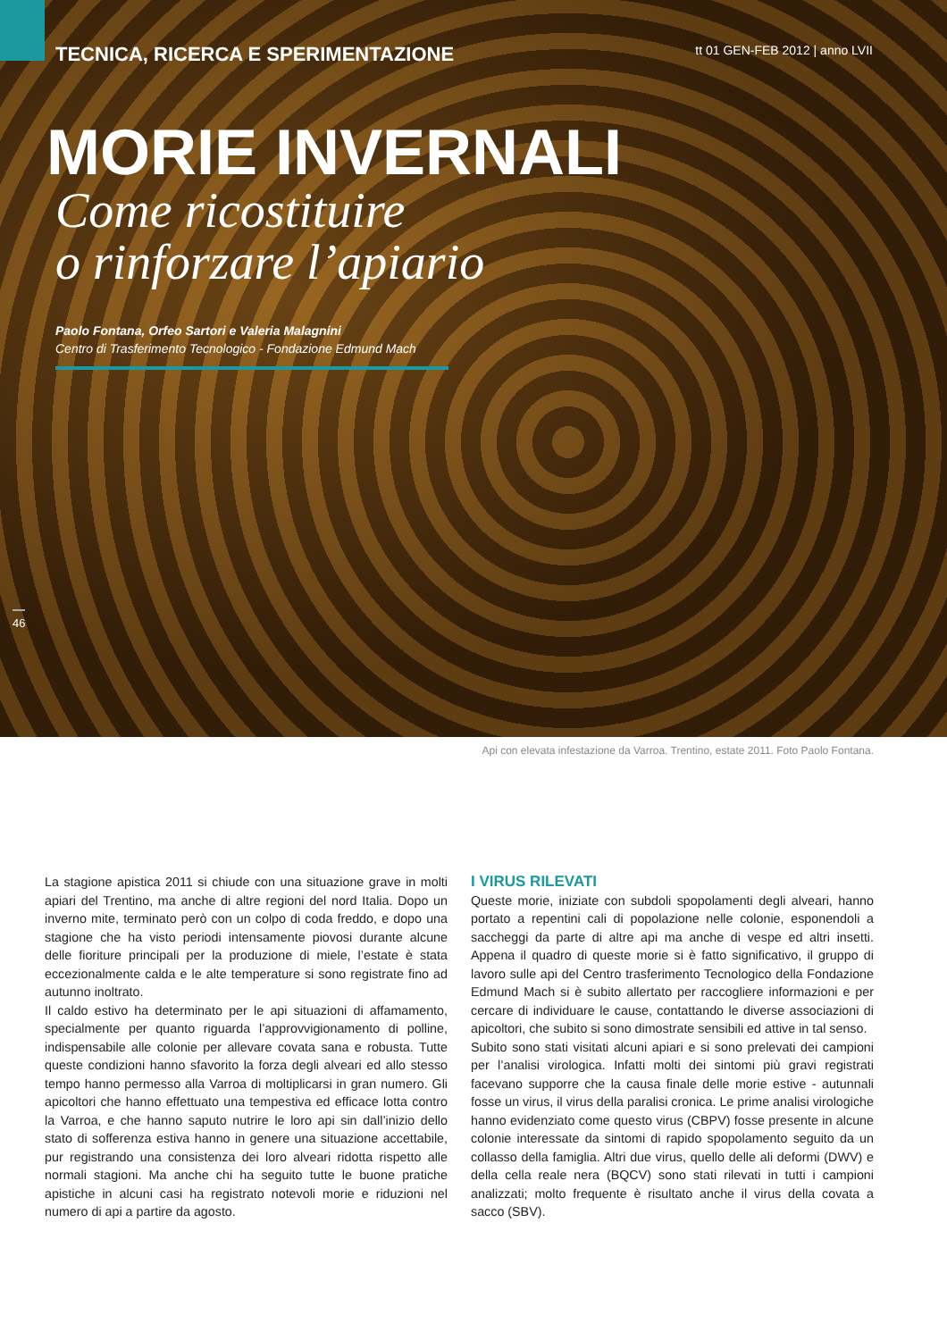TECNICA, RICERCA E SPERIMENTAZIONE tt 01 GEN-FEB 2012 | anno LVII
MORIE INVERNALI
Come ricostituire
o rinforzare l’apiario
Paolo Fontana, Orfeo Sartori e Valeria Malagnini
Centro di Trasferimento Tecnologico - Fondazione Edmund Mach
46
Api con elevata infestazione da Varroa. Trentino, estate 2011. Foto Paolo Fontana.
La stagione apistica 2011 si chiude con una situazione grave in molti apiari del Trentino, ma anche di altre regioni del nord Italia. Dopo un inverno mite, terminato però con un colpo di coda freddo, e dopo una stagione che ha visto periodi intensamente piovosi durante alcune delle fioriture principali per la produzione di miele, l’estate è stata eccezionalmente calda e le alte temperature si sono registrate fino ad autunno inoltrato.
Il caldo estivo ha determinato per le api situazioni di affamamento, specialmente per quanto riguarda l’approvvigionamento di polline, indispensabile alle colonie per allevare covata sana e robusta. Tutte queste condizioni hanno sfavorito la forza degli alveari ed allo stesso tempo hanno permesso alla Varroa di moltiplicarsi in gran numero. Gli apicoltori che hanno effettuato una tempestiva ed efficace lotta contro la Varroa, e che hanno saputo nutrire le loro api sin dall’inizio dello stato di sofferenza estiva hanno in genere una situazione accettabile, pur registrando una consistenza dei loro alveari ridotta rispetto alle normali stagioni. Ma anche chi ha seguito tutte le buone pratiche apistiche in alcuni casi ha registrato notevoli morie e riduzioni nel numero di api a partire da agosto.
I VIRUS RILEVATI
Queste morie, iniziate con subdoli spopolamenti degli alveari, hanno portato a repentini cali di popolazione nelle colonie, esponendoli a saccheggi da parte di altre api ma anche di vespe ed altri insetti. Appena il quadro di queste morie si è fatto significativo, il gruppo di lavoro sulle api del Centro trasferimento Tecnologico della Fondazione Edmund Mach si è subito allertato per raccogliere informazioni e per cercare di individuare le cause, contattando le diverse associazioni di apicoltori, che subito si sono dimostrate sensibili ed attive in tal senso.
Subito sono stati visitati alcuni apiari e si sono prelevati dei campioni per l’analisi virologica. Infatti molti dei sintomi più gravi registrati facevano supporre che la causa finale delle morie estive - autunnali fosse un virus, il virus della paralisi cronica. Le prime analisi virologiche hanno evidenziato come questo virus (CBPV) fosse presente in alcune colonie interessate da sintomi di rapido spopolamento seguito da un collasso della famiglia. Altri due virus, quello delle ali deformi (DWV) e della cella reale nera (BQCV) sono stati rilevati in tutti i campioni analizzati; molto frequente è risultato anche il virus della covata a sacco (SBV).